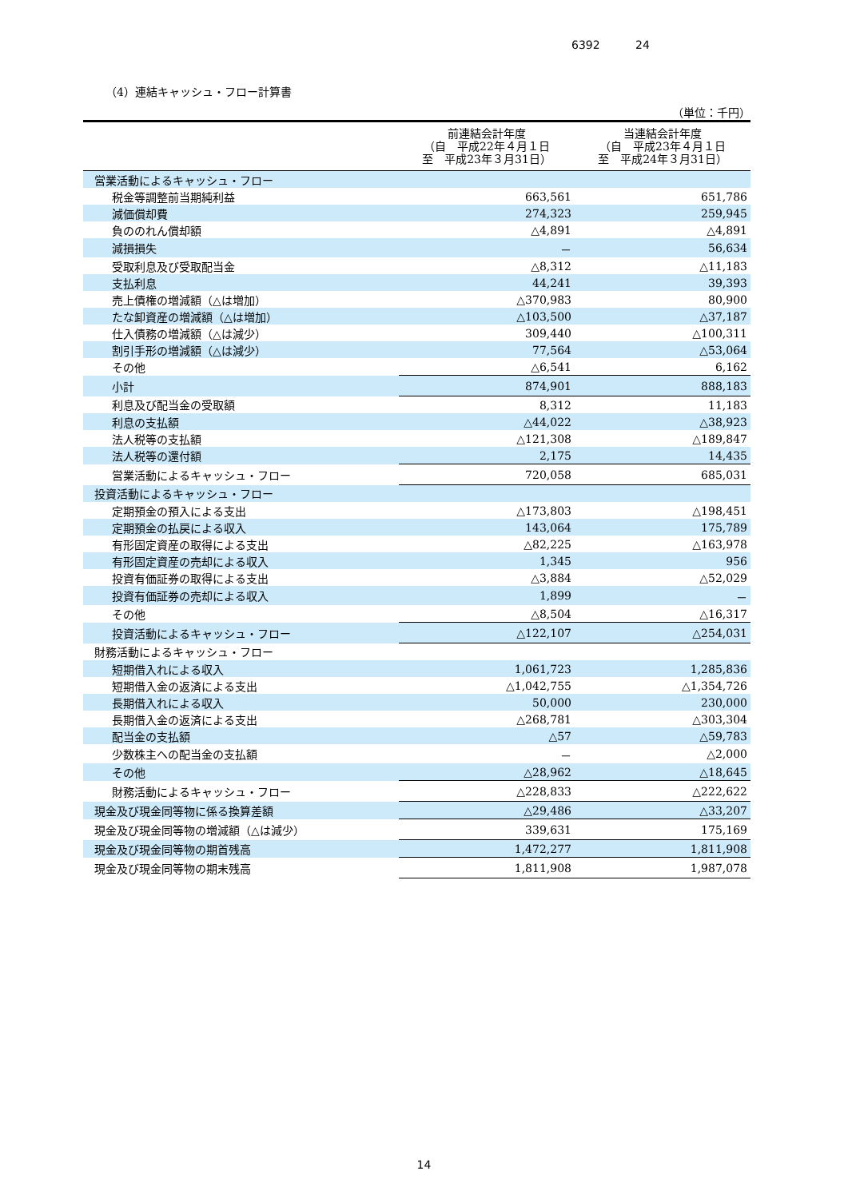6392 24
（4）連結キャッシュ・フロー計算書
（単位：千円）
| | 前連結会計年度 （自 平成22年４月１日 至 平成23年３月31日） | 当連結会計年度 （自 平成23年４月１日 至 平成24年３月31日） |
| --- | --- | --- |
| 営業活動によるキャッシュ・フロー | | |
| 税金等調整前当期純利益 | 663,561 | 651,786 |
| 減価償却費 | 274,323 | 259,945 |
| 負ののれん償却額 | △4,891 | △4,891 |
| 減損損失 | － | 56,634 |
| 受取利息及び受取配当金 | △8,312 | △11,183 |
| 支払利息 | 44,241 | 39,393 |
| 売上債権の増減額（△は増加） | △370,983 | 80,900 |
| たな卸資産の増減額（△は増加） | △103,500 | △37,187 |
| 仕入債務の増減額（△は減少） | 309,440 | △100,311 |
| 割引手形の増減額（△は減少） | 77,564 | △53,064 |
| その他 | △6,541 | 6,162 |
| 小計 | 874,901 | 888,183 |
| 利息及び配当金の受取額 | 8,312 | 11,183 |
| 利息の支払額 | △44,022 | △38,923 |
| 法人税等の支払額 | △121,308 | △189,847 |
| 法人税等の還付額 | 2,175 | 14,435 |
| 営業活動によるキャッシュ・フロー | 720,058 | 685,031 |
| 投資活動によるキャッシュ・フロー | | |
| 定期預金の預入による支出 | △173,803 | △198,451 |
| 定期預金の払戻による収入 | 143,064 | 175,789 |
| 有形固定資産の取得による支出 | △82,225 | △163,978 |
| 有形固定資産の売却による収入 | 1,345 | 956 |
| 投資有価証券の取得による支出 | △3,884 | △52,029 |
| 投資有価証券の売却による収入 | 1,899 | － |
| その他 | △8,504 | △16,317 |
| 投資活動によるキャッシュ・フロー | △122,107 | △254,031 |
| 財務活動によるキャッシュ・フロー | | |
| 短期借入れによる収入 | 1,061,723 | 1,285,836 |
| 短期借入金の返済による支出 | △1,042,755 | △1,354,726 |
| 長期借入れによる収入 | 50,000 | 230,000 |
| 長期借入金の返済による支出 | △268,781 | △303,304 |
| 配当金の支払額 | △57 | △59,783 |
| 少数株主への配当金の支払額 | － | △2,000 |
| その他 | △28,962 | △18,645 |
| 財務活動によるキャッシュ・フロー | △228,833 | △222,622 |
| 現金及び現金同等物に係る換算差額 | △29,486 | △33,207 |
| 現金及び現金同等物の増減額（△は減少） | 339,631 | 175,169 |
| 現金及び現金同等物の期首残高 | 1,472,277 | 1,811,908 |
| 現金及び現金同等物の期末残高 | 1,811,908 | 1,987,078 |
14